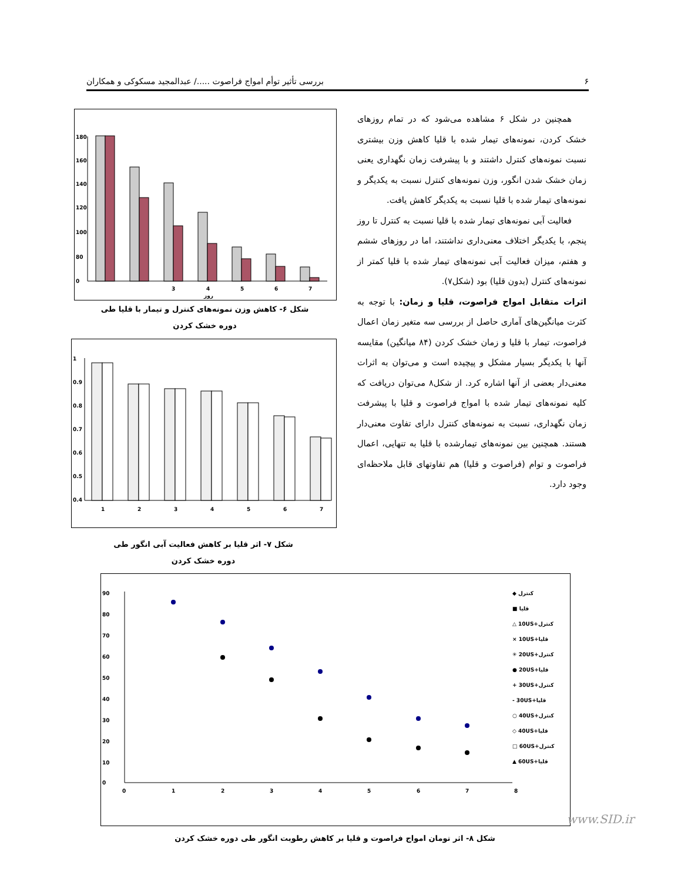۶ بررسی تأثیر توأم امواج فراصوت ...../ عبدالمجید مسکوکی و همکاران
همچنین در شکل ۶ مشاهده می‌شود که در تمام روزهای خشک کردن، نمونه‌های تیمار شده با قلیا کاهش وزن بیشتری نسبت نمونه‌های کنترل داشتند و با پیشرفت زمان نگهداری یعنی زمان خشک شدن انگور، وزن نمونه‌های کنترل نسبت به یکدیگر و نمونه‌های تیمار شده با قلیا نسبت به یکدیگر کاهش یافت.
فعالیت آبی نمونه‌های تیمار شده با قلیا نسبت به کنترل تا روز پنجم، با یکدیگر اختلاف معنی‌داری نداشتند، اما در روزهای ششم و هفتم، میزان فعالیت آبی نمونه‌های تیمار شده با قلیا کمتر از نمونه‌های کنترل (بدون قلیا) بود (شکل۷).
اثرات متقابل امواج فراصوت، قلیا و زمان: با توجه به کثرت میانگین‌های آماری حاصل از بررسی سه متغیر زمان اعمال فراصوت، تیمار با قلیا و زمان خشک کردن (۸۴ میانگین) مقایسه آنها با یکدیگر بسیار مشکل و پیچیده است و می‌توان به اثرات معنی‌دار بعضی از آنها اشاره کرد. از شکل۸ می‌توان دریافت که کلیه نمونه‌های تیمار شده با امواج فراصوت و قلیا با پیشرفت زمان نگهداری، نسبت به نمونه‌های کنترل دارای تفاوت معنی‌دار هستند. همچنین بین نمونه‌های تیمارشده با قلیا به تنهایی، اعمال فراصوت و توام (فراصوت و قلیا) هم تفاوتهای قابل ملاحظه‌ای وجود دارد.
180
160
140
120
100
80
0
3
4
5
6
7
روز
شکل ۶- کاهش وزن نمونه‌های کنترل و تیمار با قلیا طی
دوره خشک کردن
1
0.9
0.8
0.7
0.6
0.5
0.4
1
2
3
4
5
6
7
شکل ۷- اثر قلیا بر کاهش فعالیت آبی انگور طی
دوره خشک کردن
90
80
70
60
50
40
30
20
10
0
0
1
2
3
4
5
6
7
8
◆ کنترل
■ قلیا
△ 10US+کنترل
× 10US+قلیا
✳ 20US+کنترل
● 20US+قلیا
+ 30US+کنترل
- 30US+قلیا
○ 40US+کنترل
◇ 40US+قلیا
□ 60US+کنترل
▲ 60US+قلیا
شکل ۸- اثر تومان امواج فراصوت و قلیا بر کاهش رطوبت انگور طی دوره خشک کردن
www.SID.ir